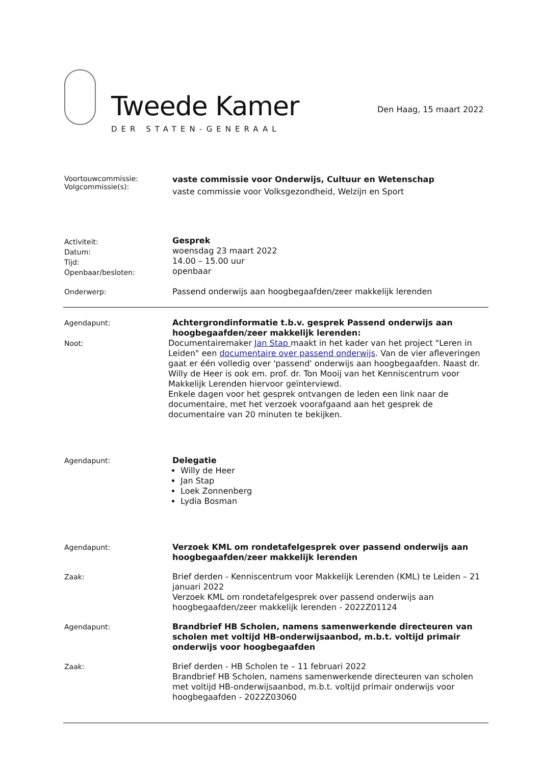Tweede Kamer
DER STATEN-GENERAAL
Den Haag, 15 maart 2022
Voortouwcommissie:
Volgcommissie(s):
vaste commissie voor Onderwijs, Cultuur en Wetenschap
vaste commissie voor Volksgezondheid, Welzijn en Sport
Activiteit:
Datum:
Tijd:
Openbaar/besloten:
Gesprek
woensdag 23 maart 2022
14.00 – 15.00 uur
openbaar
Onderwerp:
Passend onderwijs aan hoogbegaafden/zeer makkelijk lerenden
Agendapunt:
Achtergrondinformatie t.b.v. gesprek Passend onderwijs aan hoogbegaafden/zeer makkelijk lerenden:
Noot:
Documentairemaker Jan Stap maakt in het kader van het project "Leren in Leiden" een documentaire over passend onderwijs. Van de vier afleveringen gaat er één volledig over 'passend' onderwijs aan hoogbegaafden. Naast dr. Willy de Heer is ook em. prof. dr. Ton Mooij van het Kenniscentrum voor Makkelijk Lerenden hiervoor geïnterviewd.
Enkele dagen voor het gesprek ontvangen de leden een link naar de documentaire, met het verzoek voorafgaand aan het gesprek de documentaire van 20 minuten te bekijken.
Agendapunt:
Delegatie
Willy de Heer
Jan Stap
Loek Zonnenberg
Lydia Bosman
Agendapunt:
Verzoek KML om rondetafelgesprek over passend onderwijs aan hoogbegaafden/zeer makkelijk lerenden
Zaak:
Brief derden - Kenniscentrum voor Makkelijk Lerenden (KML) te Leiden – 21 januari 2022
Verzoek KML om rondetafelgesprek over passend onderwijs aan hoogbegaafden/zeer makkelijk lerenden - 2022Z01124
Agendapunt:
Brandbrief HB Scholen, namens samenwerkende directeuren van scholen met voltijd HB-onderwijsaanbod, m.b.t. voltijd primair onderwijs voor hoogbegaafden
Zaak:
Brief derden - HB Scholen te – 11 februari 2022
Brandbrief HB Scholen, namens samenwerkende directeuren van scholen met voltijd HB-onderwijsaanbod, m.b.t. voltijd primair onderwijs voor hoogbegaafden - 2022Z03060